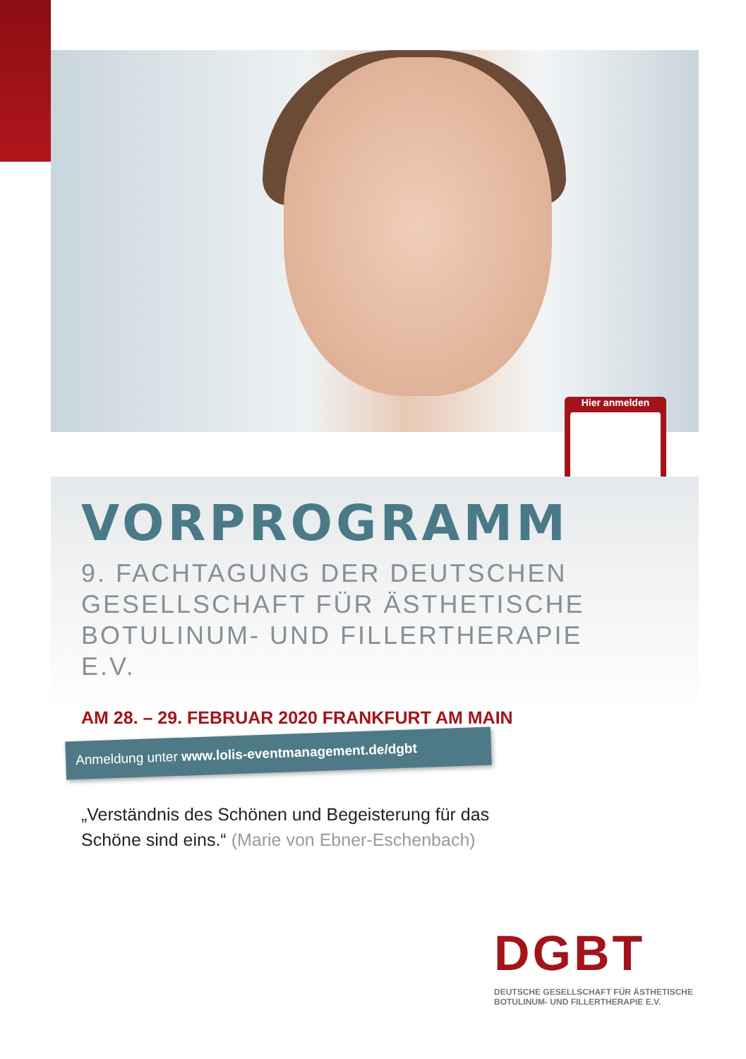Hier anmelden
VORPROGRAMM
9. FACHTAGUNG DER DEUTSCHEN
GESELLSCHAFT FÜR ÄSTHETISCHE
BOTULINUM- UND FILLERTHERAPIE E.V.
AM 28. – 29. FEBRUAR 2020 FRANKFURT AM MAIN
Anmeldung unter www.lolis-eventmanagement.de/dgbt
„Verständnis des Schönen und Begeisterung für das
Schöne sind eins.“ (Marie von Ebner-Eschenbach)
DGBT
DEUTSCHE GESELLSCHAFT FÜR ÄSTHETISCHE
BOTULINUM- UND FILLERTHERAPIE E.V.